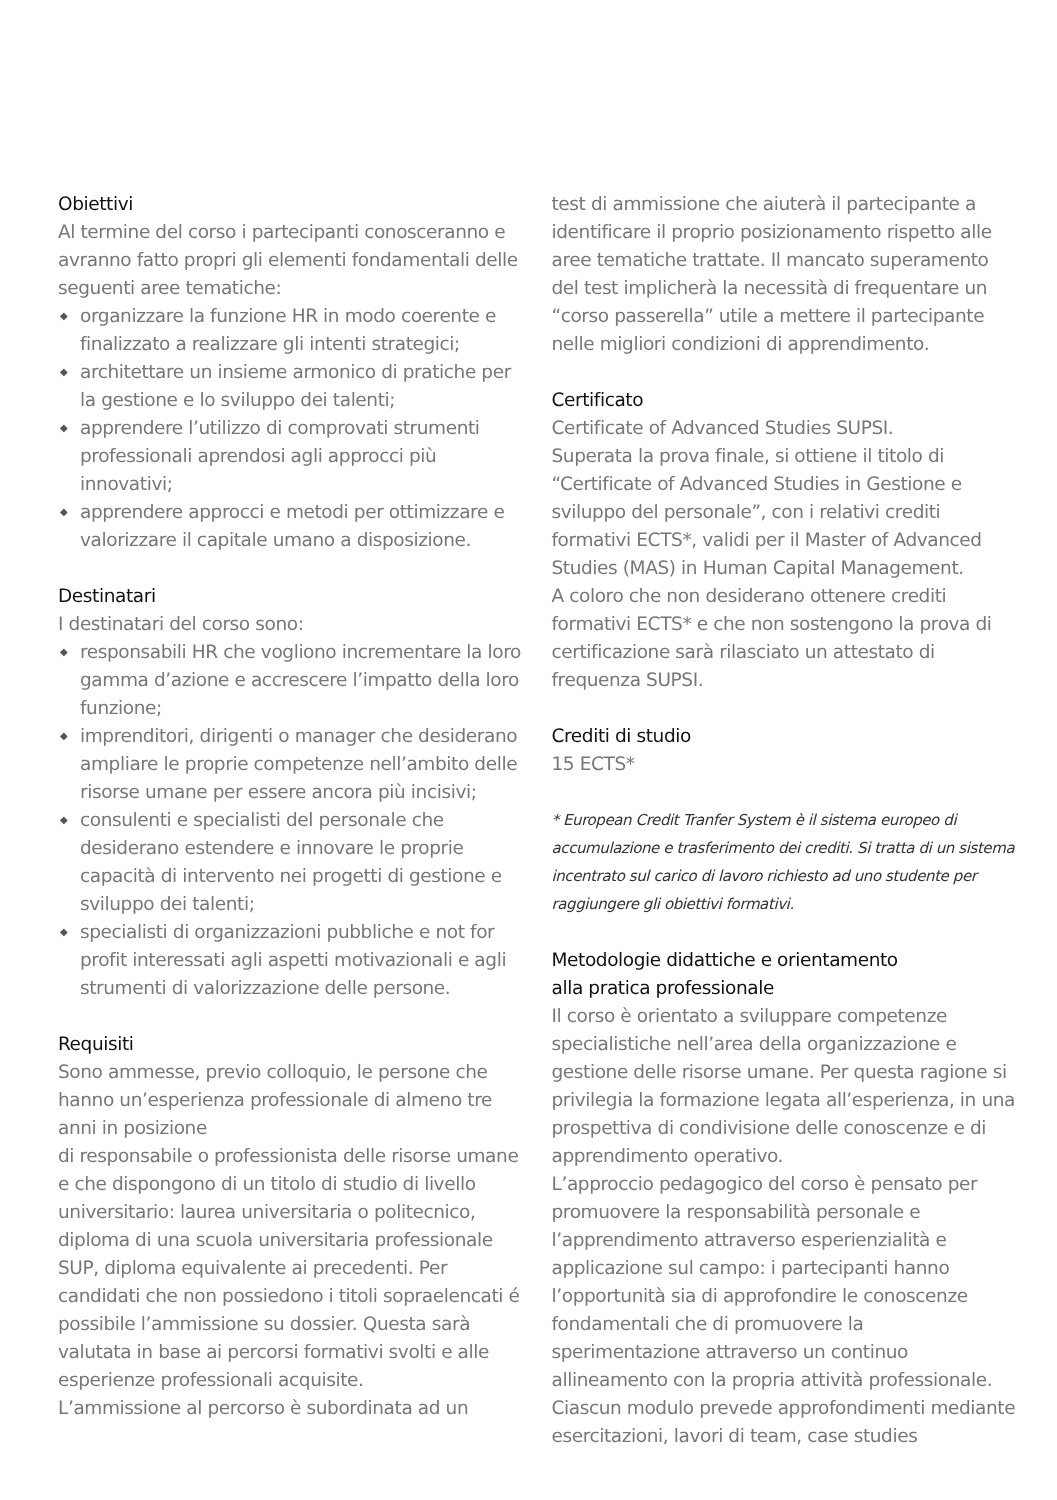Obiettivi
Al termine del corso i partecipanti conosceranno e avranno fatto propri gli elementi fondamentali delle seguenti aree tematiche:
◆ organizzare la funzione HR in modo coerente e finalizzato a realizzare gli intenti strategici;
◆ architettare un insieme armonico di pratiche per la gestione e lo sviluppo dei talenti;
◆ apprendere l’utilizzo di comprovati strumenti professionali aprendosi agli approcci più innovativi;
◆ apprendere approcci e metodi per ottimizzare e valorizzare il capitale umano a disposizione.
Destinatari
I destinatari del corso sono:
◆ responsabili HR che vogliono incrementare la loro gamma d’azione e accrescere l’impatto della loro funzione;
◆ imprenditori, dirigenti o manager che desiderano ampliare le proprie competenze nell’ambito delle risorse umane per essere ancora più incisivi;
◆ consulenti e specialisti del personale che desiderano estendere e innovare le proprie capacità di intervento nei progetti di gestione e sviluppo dei talenti;
◆ specialisti di organizzazioni pubbliche e not for profit interessati agli aspetti motivazionali e agli strumenti di valorizzazione delle persone.
Requisiti
Sono ammesse, previo colloquio, le persone che hanno un’esperienza professionale di almeno tre anni in posizione
di responsabile o professionista delle risorse umane e che dispongono di un titolo di studio di livello universitario: laurea universitaria o politecnico, diploma di una scuola universitaria professionale SUP, diploma equivalente ai precedenti. Per candidati che non possiedono i titoli sopraelencati é possibile l’ammissione su dossier. Questa sarà valutata in base ai percorsi formativi svolti e alle esperienze professionali acquisite.
L’ammissione al percorso è subordinata ad un
test di ammissione che aiuterà il partecipante a identificare il proprio posizionamento rispetto alle aree tematiche trattate. Il mancato superamento del test implicherà la necessità di frequentare un “corso passerella” utile a mettere il partecipante nelle migliori condizioni di apprendimento.
Certificato
Certificate of Advanced Studies SUPSI.
Superata la prova finale, si ottiene il titolo di “Certificate of Advanced Studies in Gestione e sviluppo del personale”, con i relativi crediti formativi ECTS*, validi per il Master of Advanced Studies (MAS) in Human Capital Management.
A coloro che non desiderano ottenere crediti formativi ECTS* e che non sostengono la prova di certificazione sarà rilasciato un attestato di frequenza SUPSI.
Crediti di studio
15 ECTS*
* European Credit Tranfer System è il sistema europeo di accumulazione e trasferimento dei crediti. Si tratta di un sistema incentrato sul carico di lavoro richiesto ad uno studente per raggiungere gli obiettivi formativi.
Metodologie didattiche e orientamento
alla pratica professionale
Il corso è orientato a sviluppare competenze specialistiche nell’area della organizzazione e gestione delle risorse umane. Per questa ragione si privilegia la formazione legata all’esperienza, in una prospettiva di condivisione delle conoscenze e di apprendimento operativo.
L’approccio pedagogico del corso è pensato per promuovere la responsabilità personale e l’apprendimento attraverso esperienzialità e applicazione sul campo: i partecipanti hanno l’opportunità sia di approfondire le conoscenze fondamentali che di promuovere la sperimentazione attraverso un continuo allineamento con la propria attività professionale. Ciascun modulo prevede approfondimenti mediante esercitazioni, lavori di team, case studies